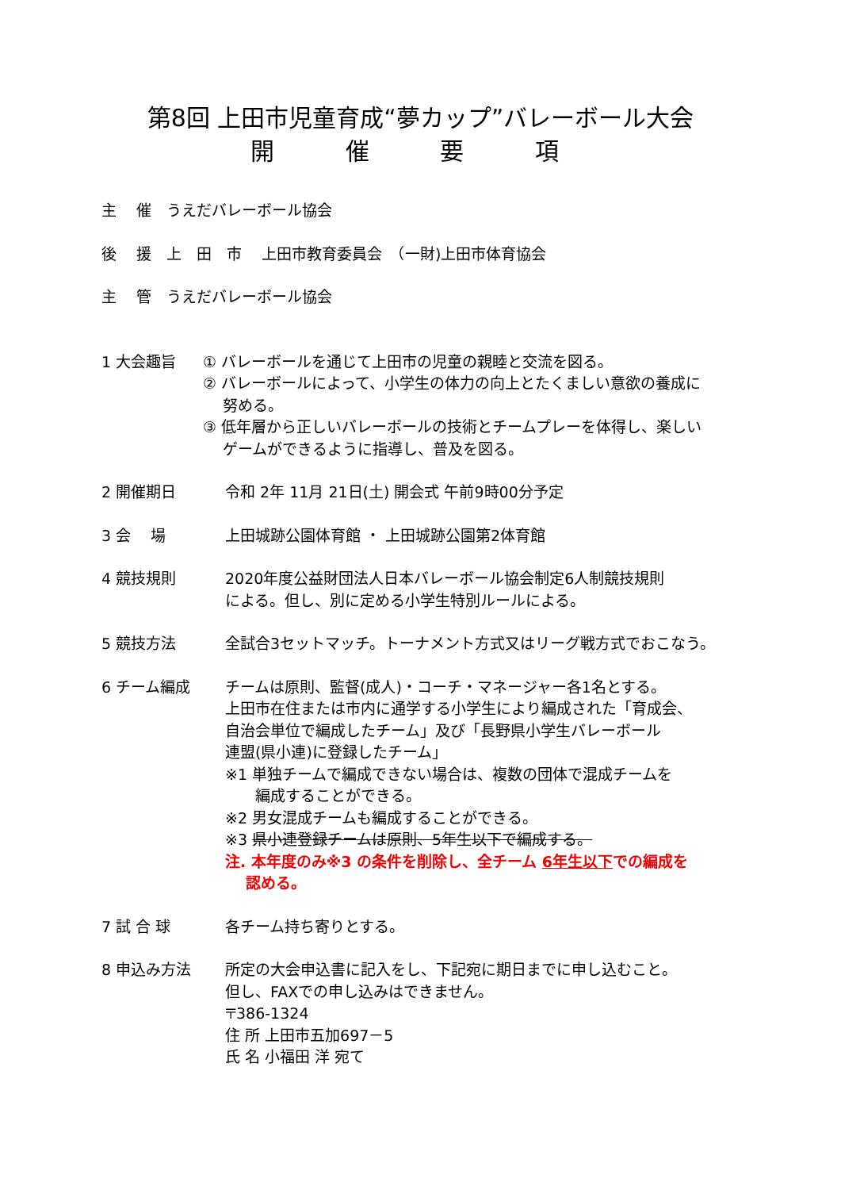第8回 上田市児童育成“夢カップ”バレーボール大会
開 催 要 項
主　 催　うえだバレーボール協会
後　 援　上　田　市　 上田市教育委員会　（一財)上田市体育協会
主　 管　うえだバレーボール協会
1 大会趣旨 ① バレーボールを通じて上田市の児童の親睦と交流を図る。
② バレーボールによって、小学生の体力の向上とたくましい意欲の養成に
　 努める。
③ 低年層から正しいバレーボールの技術とチームプレーを体得し、楽しい
　 ゲームができるように指導し、普及を図る。
2 開催期日 令和 2年 11月 21日(土) 開会式 午前9時00分予定
3 会　 場 上田城跡公園体育館 ・ 上田城跡公園第2体育館
4 競技規則 2020年度公益財団法人日本バレーボール協会制定6人制競技規則
による。但し、別に定める小学生特別ルールによる。
5 競技方法 全試合3セットマッチ。トーナメント方式又はリーグ戦方式でおこなう。
6 チーム編成 チームは原則、監督(成人)・コーチ・マネージャー各1名とする。
上田市在住または市内に通学する小学生により編成された「育成会、
自治会単位で編成したチーム」及び「長野県小学生バレーボール
連盟(県小連)に登録したチーム」
※1 単独チームで編成できない場合は、複数の団体で混成チームを
　　編成することができる。
※2 男女混成チームも編成することができる。
※3 県小連登録チームは原則、5年生以下で編成する。
注. 本年度のみ※3 の条件を削除し、全チーム 6年生以下での編成を
　 認める。
7 試 合 球 各チーム持ち寄りとする。
8 申込み方法 所定の大会申込書に記入をし、下記宛に期日までに申し込むこと。
但し、FAXでの申し込みはできません。
〒386-1324
住 所 上田市五加697－5
氏 名 小福田 洋 宛て